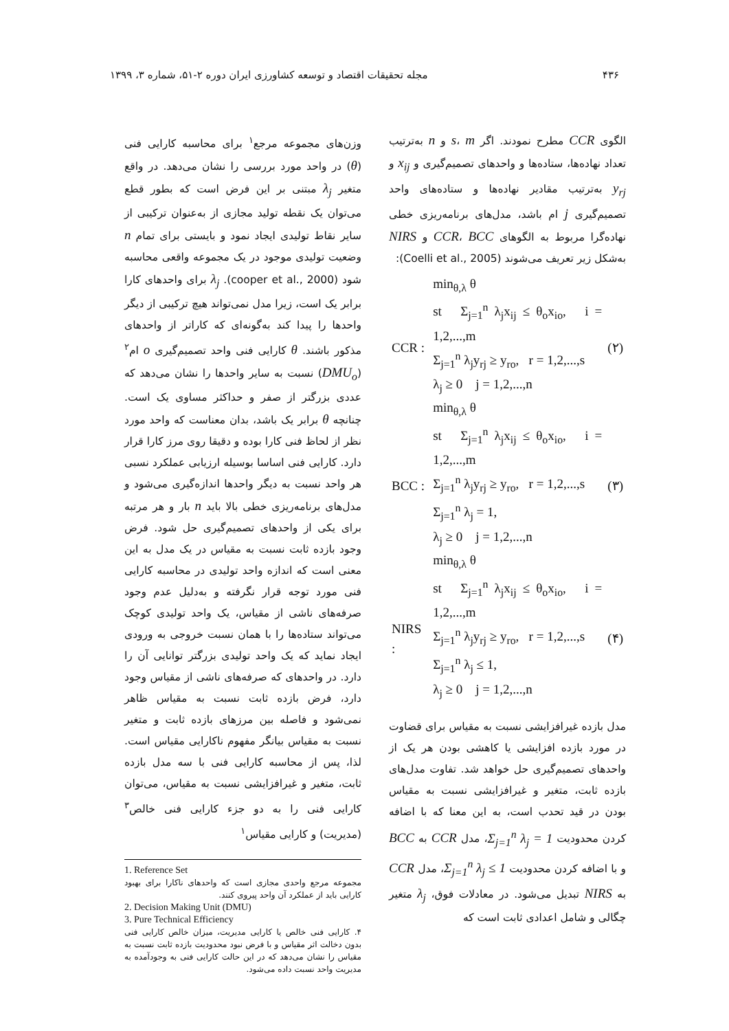۴۳۶ مجله تحقیقات اقتصاد و توسعه کشاورزی ایران دوره ۲-۵۱، شماره ۳، ۱۳۹۹
الگوی CCR مطرح نمودند. اگر s، m و n به‌ترتیب تعداد نهاده‌ها، ستاده‌ها و واحدهای تصمیم‌گیری و x<sub>ij</sub> و y<sub>rj</sub> به‌ترتیب مقادیر نهاده‌ها و ستاده‌های واحد تصمیم‌گیری j ام باشد، مدل‌های برنامه‌ریزی خطی نهاده‌گرا مربوط به الگوهای CCR، BCC و NIRS به‌شکل زیر تعریف می‌شوند (Coelli et al., 2005):
| | min<sub>θ,λ</sub> θ | |
| CCR : | st Σ<sub>j=1</sub><sup>n</sup> λ<sub>j</sub>x<sub>ij</sub> ≤ θ<sub>o</sub>x<sub>io</sub>, i = 1,2,...,m Σ<sub>j=1</sub><sup>n</sup> λ<sub>j</sub>y<sub>rj</sub> ≥ y<sub>ro</sub>, r = 1,2,...,s λ<sub>j</sub> ≥ 0 j = 1,2,...,n | (۲) |
| | min<sub>θ,λ</sub> θ | |
| BCC : | st Σ<sub>j=1</sub><sup>n</sup> λ<sub>j</sub>x<sub>ij</sub> ≤ θ<sub>o</sub>x<sub>io</sub>, i = 1,2,...,m Σ<sub>j=1</sub><sup>n</sup> λ<sub>j</sub>y<sub>rj</sub> ≥ y<sub>ro</sub>, r = 1,2,...,s Σ<sub>j=1</sub><sup>n</sup> λ<sub>j</sub> = 1, λ<sub>j</sub> ≥ 0 j = 1,2,...,n | (۳) |
| | min<sub>θ,λ</sub> θ | |
| NIRS : | st Σ<sub>j=1</sub><sup>n</sup> λ<sub>j</sub>x<sub>ij</sub> ≤ θ<sub>o</sub>x<sub>io</sub>, i = 1,2,...,m Σ<sub>j=1</sub><sup>n</sup> λ<sub>j</sub>y<sub>rj</sub> ≥ y<sub>ro</sub>, r = 1,2,...,s Σ<sub>j=1</sub><sup>n</sup> λ<sub>j</sub> ≤ 1, λ<sub>j</sub> ≥ 0 j = 1,2,...,n | (۴) |
مدل بازده غیرافزایشی نسبت به مقیاس برای قضاوت در مورد بازده افزایشی یا کاهشی بودن هر یک از واحدهای تصمیم‌گیری حل خواهد شد. تفاوت مدل‌های بازده ثابت، متغیر و غیرافزایشی نسبت به مقیاس بودن در قید تحدب است، به این معنا که با اضافه کردن محدودیت Σ<sub>j=1</sub><sup>n</sup> λ<sub>j</sub> = 1، مدل CCR به BCC و با اضافه کردن محدودیت Σ<sub>j=1</sub><sup>n</sup> λ<sub>j</sub> ≤ 1، مدل CCR به NIRS تبدیل می‌شود. در معادلات فوق، λ<sub>j</sub> متغیر چگالی و شامل اعدادی ثابت است که
وزن‌های مجموعه مرجع<sup>۱</sup> برای محاسبه کارایی فنی (θ) در واحد مورد بررسی را نشان می‌دهد. در واقع متغیر λ<sub>j</sub> مبتنی بر این فرض است که بطور قطع می‌توان یک نقطه تولید مجازی از به‌عنوان ترکیبی از سایر نقاط تولیدی ایجاد نمود و بایستی برای تمام n وضعیت تولیدی موجود در یک مجموعه واقعی محاسبه شود (cooper et al., 2000). λ<sub>j</sub> برای واحدهای کارا برابر یک است، زیرا مدل نمی‌تواند هیچ ترکیبی از دیگر واحدها را پیدا کند به‌گونه‌ای که کاراتر از واحدهای مذکور باشند. θ کارایی فنی واحد تصمیم‌گیری o ام<sup>۲</sup> (DMU<sub>o</sub>) نسبت به سایر واحدها را نشان می‌دهد که عددی بزرگتر از صفر و حداکثر مساوی یک است. چنانچه θ برابر یک باشد، بدان معناست که واحد مورد نظر از لحاظ فنی کارا بوده و دقیقا روی مرز کارا قرار دارد. کارایی فنی اساسا بوسیله ارزیابی عملکرد نسبی هر واحد نسبت به دیگر واحدها اندازه‌گیری می‌شود و مدل‌های برنامه‌ریزی خطی بالا باید n بار و هر مرتبه برای یکی از واحدهای تصمیم‌گیری حل شود. فرض وجود بازده ثابت نسبت به مقیاس در یک مدل به این معنی است که اندازه واحد تولیدی در محاسبه کارایی فنی مورد توجه قرار نگرفته و به‌دلیل عدم وجود صرفه‌های ناشی از مقیاس، یک واحد تولیدی کوچک می‌تواند ستاده‌ها را با همان نسبت خروجی به ورودی ایجاد نماید که یک واحد تولیدی بزرگتر توانایی آن را دارد. در واحدهای که صرفه‌های ناشی از مقیاس وجود دارد، فرض بازده ثابت نسبت به مقیاس ظاهر نمی‌شود و فاصله بین مرزهای بازده ثابت و متغیر نسبت به مقیاس بیانگر مفهوم ناکارایی مقیاس است. لذا، پس از محاسبه کارایی فنی با سه مدل بازده ثابت، متغیر و غیرافزایشی نسبت به مقیاس، می‌توان کارایی فنی را به دو جزء کارایی فنی خالص<sup>۳</sup> (مدیریت) و کارایی مقیاس<sup>۱</sup>
1. Reference Set
مجموعه مرجع واحدی مجازی است که واحدهای ناکارا برای بهبود کارایی باید از عملکرد آن واحد پیروی کنند.
2. Decision Making Unit (DMU)
3. Pure Technical Efficiency
۴. کارایی فنی خالص یا کارایی مدیریت، میزان خالص کارایی فنی بدون دخالت اثر مقیاس و با فرض نبود محدودیت بازده ثابت نسبت به مقیاس را نشان می‌دهد که در این حالت کارایی فنی به وجودآمده به مدیریت واحد نسبت داده می‌شود.